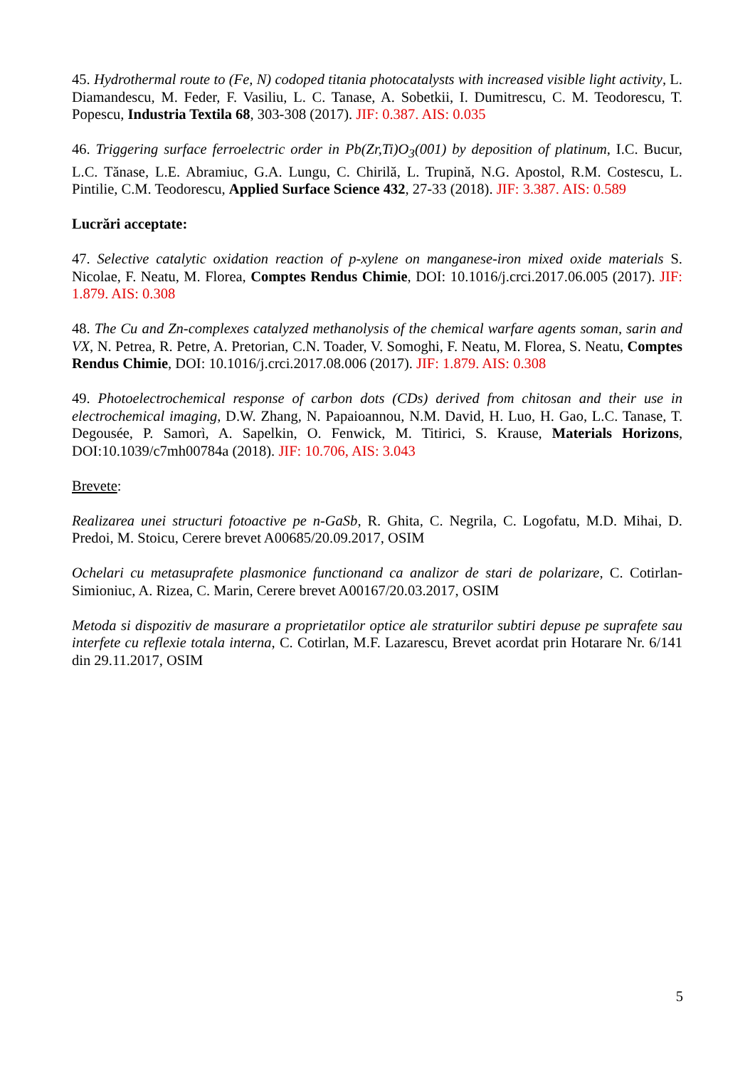45. Hydrothermal route to (Fe, N) codoped titania photocatalysts with increased visible light activity, L. Diamandescu, M. Feder, F. Vasiliu, L. C. Tanase, A. Sobetkii, I. Dumitrescu, C. M. Teodorescu, T. Popescu, Industria Textila 68, 303-308 (2017). JIF: 0.387. AIS: 0.035
46. Triggering surface ferroelectric order in Pb(Zr,Ti)O<sub>3</sub>(001) by deposition of platinum, I.C. Bucur, L.C. Tănase, L.E. Abramiuc, G.A. Lungu, C. Chirilă, L. Trupină, N.G. Apostol, R.M. Costescu, L. Pintilie, C.M. Teodorescu, Applied Surface Science 432, 27-33 (2018). JIF: 3.387. AIS: 0.589
Lucrări acceptate:
47. Selective catalytic oxidation reaction of p-xylene on manganese-iron mixed oxide materials S. Nicolae, F. Neatu, M. Florea, Comptes Rendus Chimie, DOI: 10.1016/j.crci.2017.06.005 (2017). JIF: 1.879. AIS: 0.308
48. The Cu and Zn-complexes catalyzed methanolysis of the chemical warfare agents soman, sarin and VX, N. Petrea, R. Petre, A. Pretorian, C.N. Toader, V. Somoghi, F. Neatu, M. Florea, S. Neatu, Comptes Rendus Chimie, DOI: 10.1016/j.crci.2017.08.006 (2017). JIF: 1.879. AIS: 0.308
49. Photoelectrochemical response of carbon dots (CDs) derived from chitosan and their use in electrochemical imaging, D.W. Zhang, N. Papaioannou, N.M. David, H. Luo, H. Gao, L.C. Tanase, T. Degousée, P. Samorì, A. Sapelkin, O. Fenwick, M. Titirici, S. Krause, Materials Horizons, DOI:10.1039/c7mh00784a (2018). JIF: 10.706, AIS: 3.043
Brevete:
Realizarea unei structuri fotoactive pe n-GaSb, R. Ghita, C. Negrila, C. Logofatu, M.D. Mihai, D. Predoi, M. Stoicu, Cerere brevet A00685/20.09.2017, OSIM
Ochelari cu metasuprafete plasmonice functionand ca analizor de stari de polarizare, C. Cotirlan-Simioniuc, A. Rizea, C. Marin, Cerere brevet A00167/20.03.2017, OSIM
Metoda si dispozitiv de masurare a proprietatilor optice ale straturilor subtiri depuse pe suprafete sau interfete cu reflexie totala interna, C. Cotirlan, M.F. Lazarescu, Brevet acordat prin Hotarare Nr. 6/141 din 29.11.2017, OSIM
5